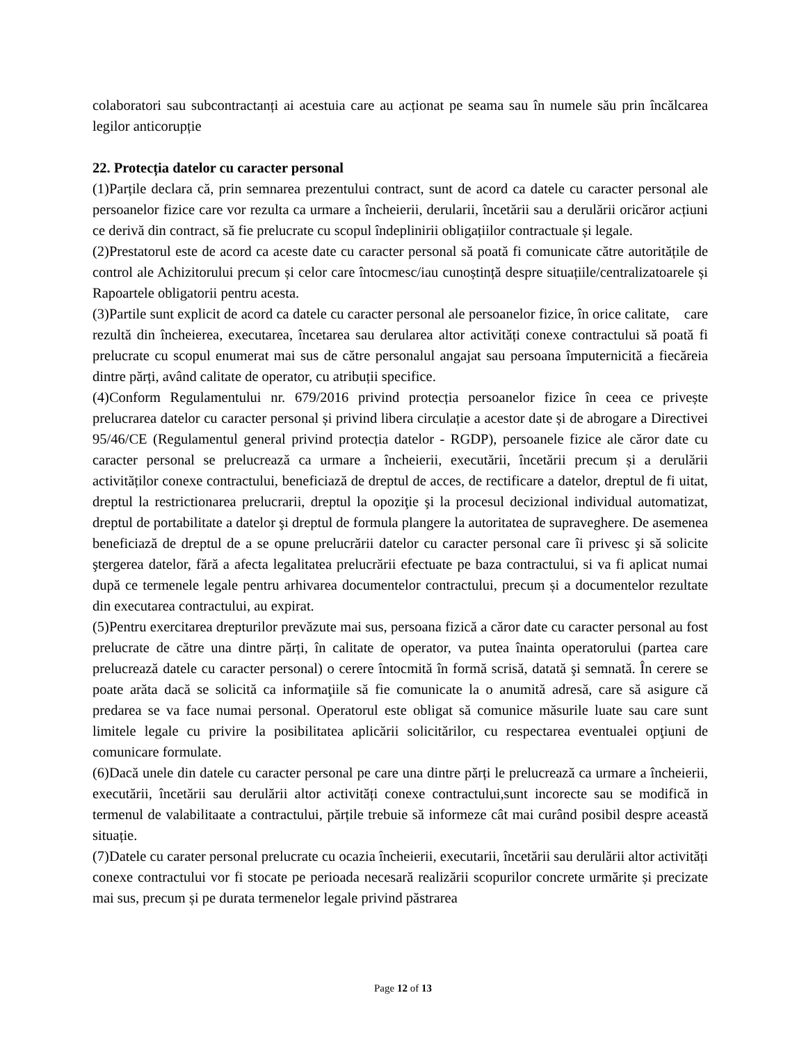colaboratori sau subcontractanți ai acestuia care au acționat pe seama sau în numele său prin încălcarea legilor anticorupție
22. Protecția datelor cu caracter personal
(1)Parțile declara că, prin semnarea prezentului contract, sunt de acord ca datele cu caracter personal ale persoanelor fizice care vor rezulta ca urmare a încheierii, derularii, încetării sau a derulării oricăror acțiuni ce derivă din contract, să fie prelucrate cu scopul îndeplinirii obligațiilor contractuale și legale.
(2)Prestatorul este de acord ca aceste date cu caracter personal să poată fi comunicate către autoritățile de control ale Achizitorului precum și celor care întocmesc/iau cunoștință despre situațiile/centralizatoarele și Rapoartele obligatorii pentru acesta.
(3)Partile sunt explicit de acord ca datele cu caracter personal ale persoanelor fizice, în orice calitate, care rezultă din încheierea, executarea, încetarea sau derularea altor activități conexe contractului să poată fi prelucrate cu scopul enumerat mai sus de către personalul angajat sau persoana împuternicită a fiecăreia dintre părți, având calitate de operator, cu atribuții specifice.
(4)Conform Regulamentului nr. 679/2016 privind protecția persoanelor fizice în ceea ce privește prelucrarea datelor cu caracter personal și privind libera circulație a acestor date și de abrogare a Directivei 95/46/CE (Regulamentul general privind protecția datelor - RGDP), persoanele fizice ale căror date cu caracter personal se prelucrează ca urmare a încheierii, executării, încetării precum și a derulării activităților conexe contractului, beneficiază de dreptul de acces, de rectificare a datelor, dreptul de fi uitat, dreptul la restrictionarea prelucrarii, dreptul la opoziţie şi la procesul decizional individual automatizat, dreptul de portabilitate a datelor şi dreptul de formula plangere la autoritatea de supraveghere. De asemenea beneficiază de dreptul de a se opune prelucrării datelor cu caracter personal care îi privesc şi să solicite ştergerea datelor, fără a afecta legalitatea prelucrării efectuate pe baza contractului, si va fi aplicat numai după ce termenele legale pentru arhivarea documentelor contractului, precum și a documentelor rezultate din executarea contractului, au expirat.
(5)Pentru exercitarea drepturilor prevăzute mai sus, persoana fizică a căror date cu caracter personal au fost prelucrate de către una dintre părți, în calitate de operator, va putea înainta operatorului (partea care prelucrează datele cu caracter personal) o cerere întocmită în formă scrisă, datată şi semnată. În cerere se poate arăta dacă se solicită ca informaţiile să fie comunicate la o anumită adresă, care să asigure că predarea se va face numai personal. Operatorul este obligat să comunice măsurile luate sau care sunt limitele legale cu privire la posibilitatea aplicării solicitărilor, cu respectarea eventualei opţiuni de comunicare formulate.
(6)Dacă unele din datele cu caracter personal pe care una dintre părți le prelucrează ca urmare a încheierii, executării, încetării sau derulării altor activități conexe contractului,sunt incorecte sau se modifică in termenul de valabilitaate a contractului, părțile trebuie să informeze cât mai curând posibil despre această situație.
(7)Datele cu carater personal prelucrate cu ocazia încheierii, executarii, încetării sau derulării altor activități conexe contractului vor fi stocate pe perioada necesară realizării scopurilor concrete urmărite și precizate mai sus, precum și pe durata termenelor legale privind păstrarea
Page 12 of 13